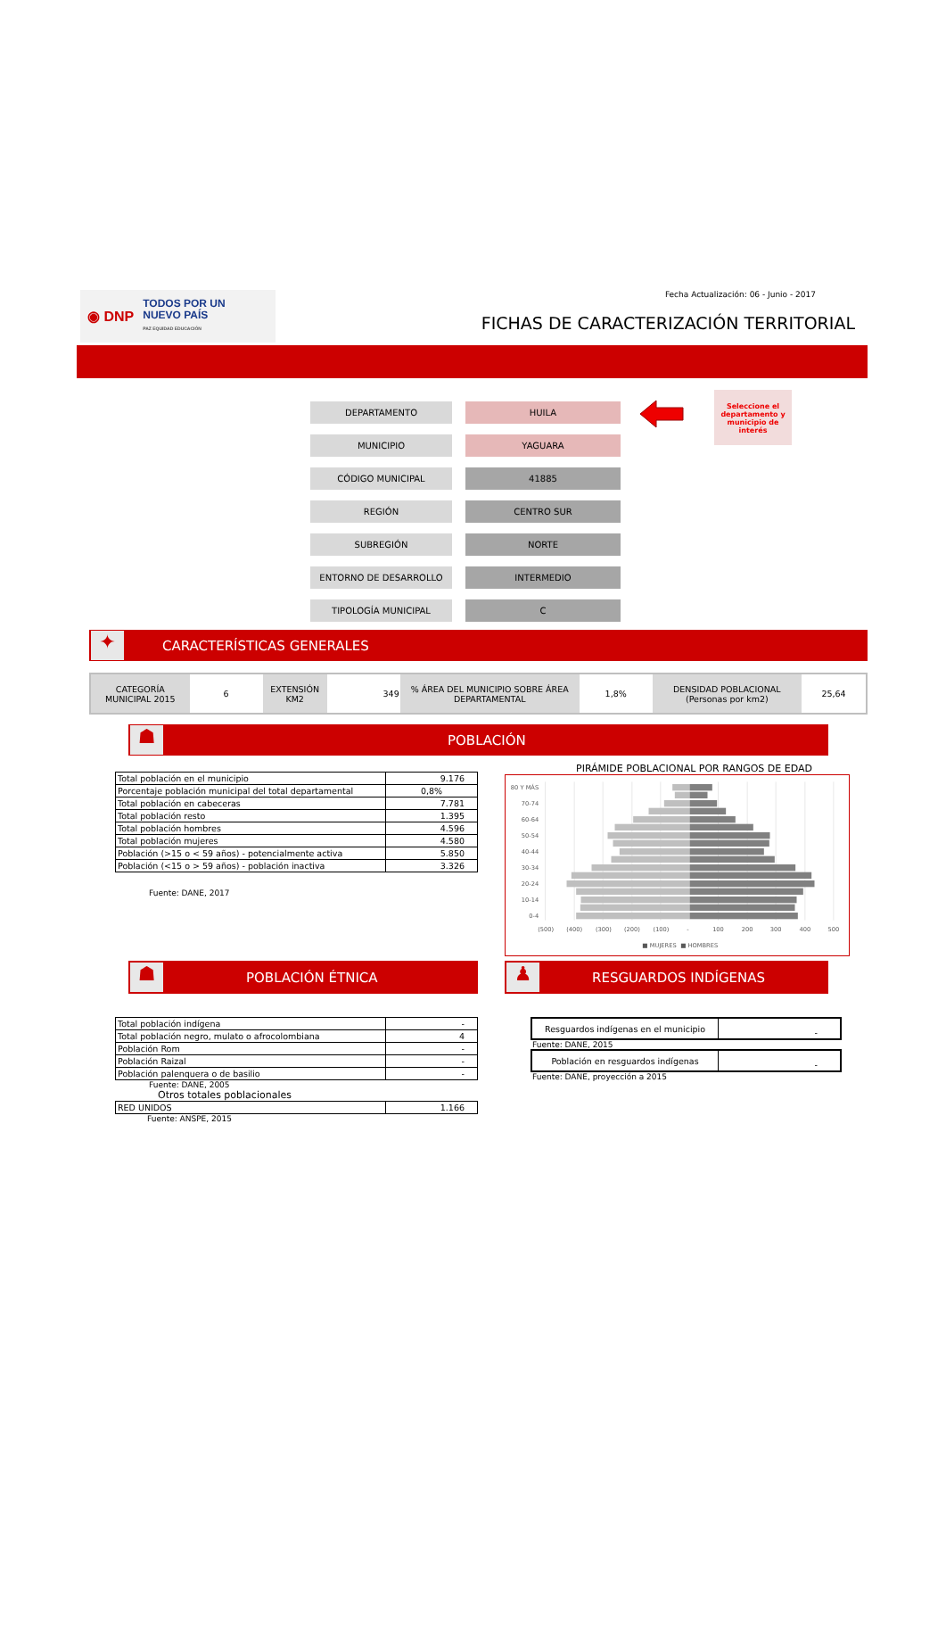◉ DNP TODOS POR UN
NUEVO PAÍS
PAZ EQUIDAD EDUCACIÓN
Fecha Actualización: 06 - Junio - 2017
FICHAS DE CARACTERIZACIÓN TERRITORIAL
DEPARTAMENTO HUILA
MUNICIPIO YAGUARA
CÓDIGO MUNICIPAL 41885
REGIÓN CENTRO SUR
SUBREGIÓN NORTE
ENTORNO DE DESARROLLO INTERMEDIO
TIPOLOGÍA MUNICIPAL C
Seleccione el departamento y municipio de interés
✦
CARACTERÍSTICAS GENERALES
| CATEGORÍA MUNICIPAL 2015 | 6 | EXTENSIÓN KM2 | 349 | % ÁREA DEL MUNICIPIO SOBRE ÁREA DEPARTAMENTAL | 1,8% | DENSIDAD POBLACIONAL (Personas por km2) | 25,64 |
☗
POBLACIÓN
| Total población en el municipio | 9.176 |
| Porcentaje población municipal del total departamental | 0,8% |
| Total población en cabeceras | 7.781 |
| Total población resto | 1.395 |
| Total población hombres | 4.596 |
| Total población mujeres | 4.580 |
| Población (>15 o < 59 años) - potencialmente activa | 5.850 |
| Población (<15 o > 59 años) - población inactiva | 3.326 |
Fuente: DANE, 2017
PIRÁMIDE POBLACIONAL POR RANGOS DE EDAD
80 Y MÁS
70-74
60-64
50-54
40-44
30-34
20-24
10-14
0-4
(500)
(400)
(300)
(200)
(100)
-
100
200
300
400
500
■ MUJERES
■ HOMBRES
☗
POBLACIÓN ÉTNICA
♟
RESGUARDOS INDÍGENAS
| Total población indígena | - |
| Total población negro, mulato o afrocolombiana | 4 |
| Población Rom | - |
| Población Raizal | - |
| Población palenquera o de basilio | - |
Fuente: DANE, 2005
Otros totales poblacionales
| RED UNIDOS | 1.166 |
Fuente: ANSPE, 2015
| Resguardos indígenas en el municipio | - |
Fuente: DANE, 2015
| Población en resguardos indígenas | - |
Fuente: DANE, proyección a 2015